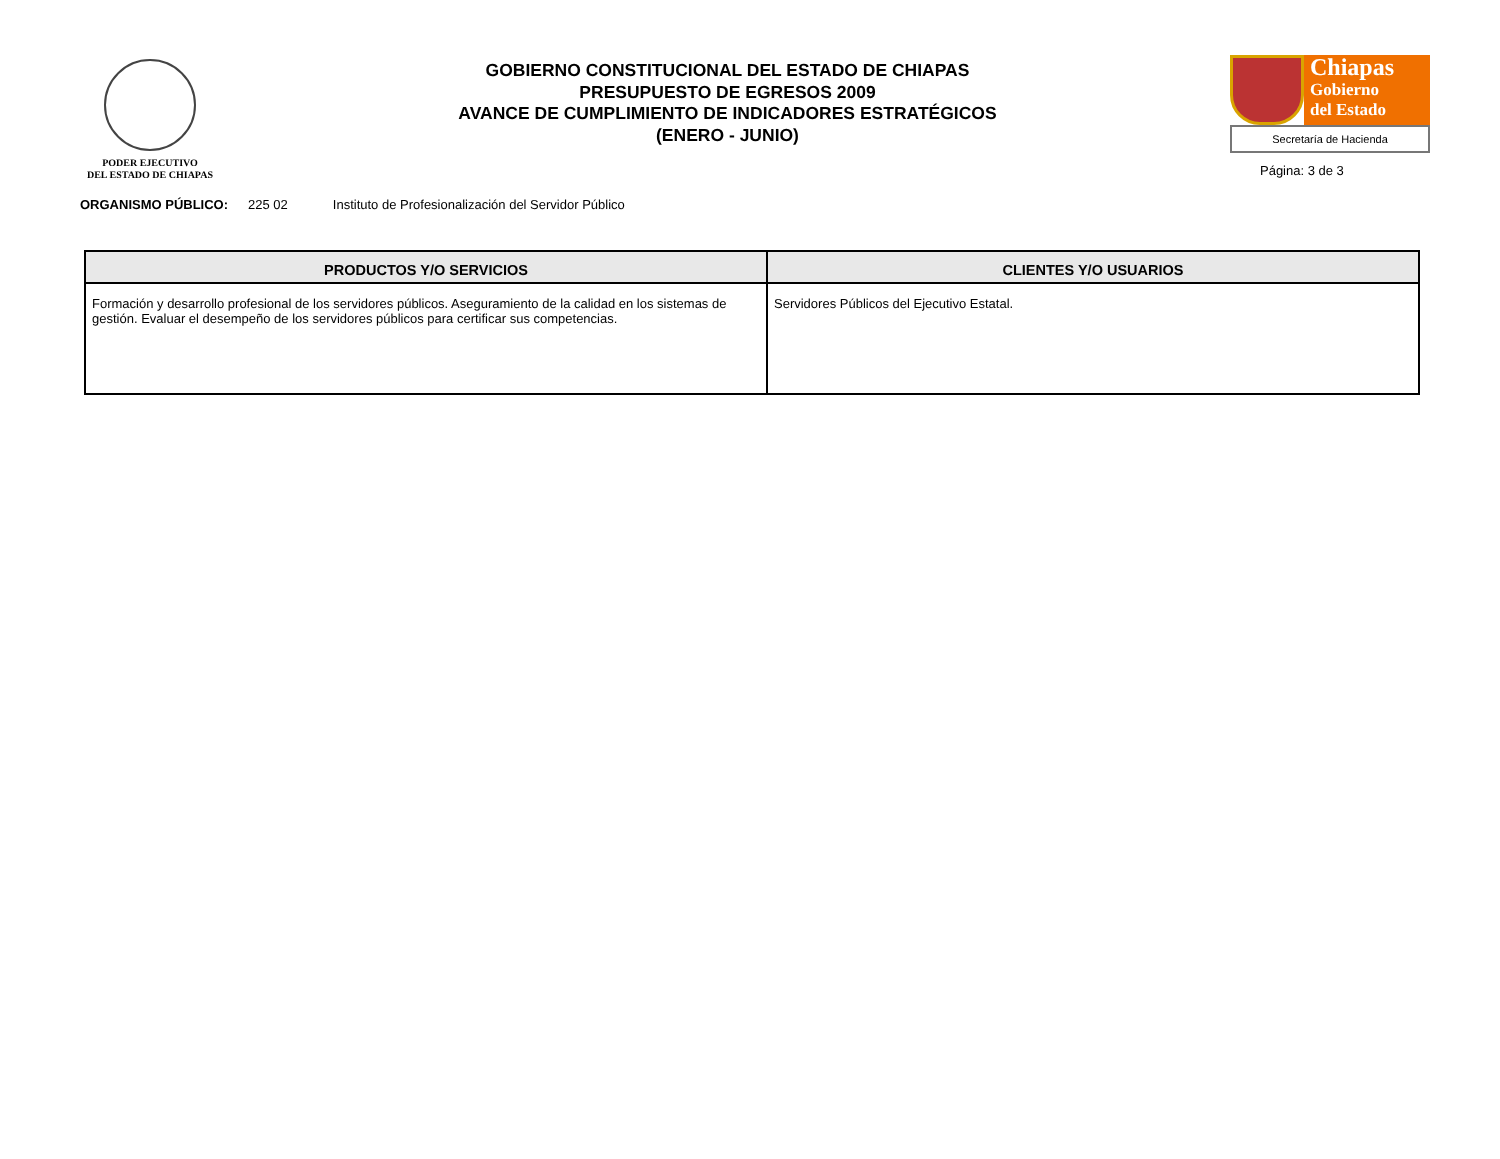PODER EJECUTIVO
DEL ESTADO DE CHIAPAS
GOBIERNO CONSTITUCIONAL DEL ESTADO DE CHIAPAS
PRESUPUESTO DE EGRESOS 2009
AVANCE DE CUMPLIMIENTO DE INDICADORES ESTRATÉGICOS
(ENERO - JUNIO)
Chiapas
Gobierno
del Estado
Secretaría de Hacienda
Página: 3 de 3
ORGANISMO PÚBLICO: 225 02 Instituto de Profesionalización del Servidor Público
| PRODUCTOS Y/O SERVICIOS | CLIENTES Y/O USUARIOS |
| --- | --- |
| Formación y desarrollo profesional de los servidores públicos. Aseguramiento de la calidad en los sistemas de gestión. Evaluar el desempeño de los servidores públicos para certificar sus competencias. | Servidores Públicos del Ejecutivo Estatal. |